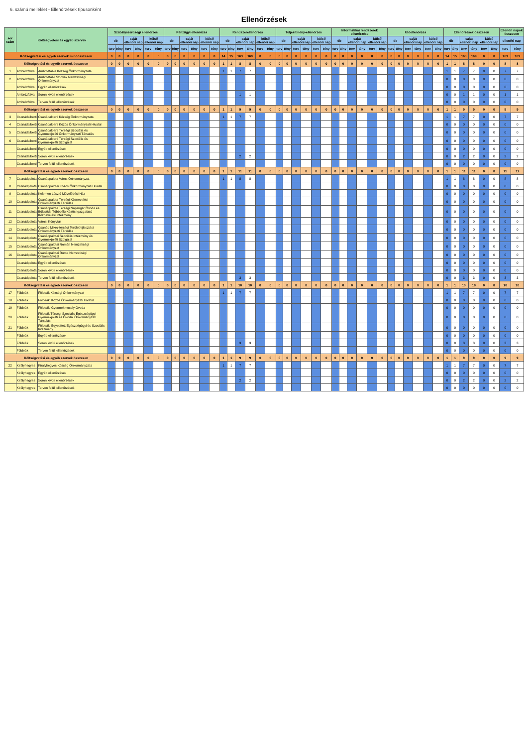6. számú melléklet - Ellenőrzések típusonként
Ellenőrzések
| sor szám | Költségvetési és egyéb szervek | | Szabályszerűségi ellenőrzés | | | | | | Pénzügyi ellenőrzés | | | | | | Rendszerellenőrzés | | | | | | Teljesítmény-ellenőrzés | | | | | | Informatikai rendszerek ellenőrzése | | | | | | Utóellenőrzés | | | | | | Ellenőrzések összesen | | | | | | Ellenőri napok összesen | |
| --- | --- | --- | --- | --- | --- | --- | --- | --- | --- | --- | --- | --- | --- | --- | --- | --- | --- | --- | --- | --- | --- | --- | --- | --- | --- | --- | --- | --- | --- | --- | --- | --- | --- | --- | --- | --- | --- | --- | --- | --- | --- | --- | --- | --- | --- | --- |
| | | | db | | saját ellenőri nap | | külső ellenőri nap | | db | | saját ellenőri nap | | külső ellenőri nap | | db | | saját ellenőri nap | | külső ellenőri nap | | db | | saját ellenőri nap | | külső ellenőri nap | | db | | saját ellenőri nap | | külső ellenőri nap | | db | | saját ellenőri nap | | külső ellenőri nap | | db | | saját ellenőri nap | | külső ellenőri nap | | ellenőri nap | |
| | | | terv | tény | terv | tény | terv | tény | terv | tény | terv | tény | terv | tény | terv | tény | terv | tény | terv | tény | terv | tény | terv | tény | terv | tény | terv | tény | terv | tény | terv | tény | terv | tény | terv | tény | terv | tény | terv | tény | terv | tény | terv | tény | terv | tény |
| Költségvetési és egyéb szervek mindösszesen | | | 0 | 0 | 0 | 0 | 0 | 0 | 0 | 0 | 0 | 0 | 0 | 0 | 14 | 15 | 163 | 169 | 0 | 0 | 0 | 0 | 0 | 0 | 0 | 0 | 0 | 0 | 0 | 0 | 0 | 0 | 0 | 0 | 0 | 0 | 0 | 0 | 14 | 15 | 163 | 169 | 0 | 0 | 163 | 169 |
| Költségvetési és egyéb szervek összesen | | | 0 | 0 | 0 | 0 | 0 | 0 | 0 | 0 | 0 | 0 | 0 | 0 | 1 | 1 | 8 | 8 | 0 | 0 | 0 | 0 | 0 | 0 | 0 | 0 | 0 | 0 | 0 | 0 | 0 | 0 | 0 | 0 | 0 | 0 | 0 | 0 | 1 | 1 | 8 | 8 | 0 | 0 | 8 | 8 |
| 1 | Ambrózfalva | Ambrózfalva Község Önkormányzata | | | | | | | | | | | | | 1 | 1 | 7 | 7 | | | | | | | | | | | | | | | | | | | | | 1 | 1 | 7 | 7 | 0 | 0 | 7 | 7 |
| 2 | Ambrózfalva | Ambrózfalvi Szlovák Nemzetiségi Önkormányzat | | | | | | | | | | | | | | | | | | | | | | | | | | | | | | | | | | | | | 0 | 0 | 0 | 0 | 0 | 0 | 0 | 0 |
| | Ambrózfalva | Egyéb ellenőrzések | | | | | | | | | | | | | | | | | | | | | | | | | | | | | | | | | | | | | 0 | 0 | 0 | 0 | 0 | 0 | 0 | 0 |
| | Ambrózfalva | Soron kívüli ellenőrzések | | | | | | | | | | | | | | | 1 | 1 | | | | | | | | | | | | | | | | | | | | | 0 | 0 | 1 | 1 | 0 | 0 | 1 | 1 |
| | Ambrózfalva | Terven felüli ellenőrzések | | | | | | | | | | | | | | | | | | | | | | | | | | | | | | | | | | | | | 0 | 0 | 0 | 0 | 0 | 0 | 0 | 0 |
| Költségvetési és egyéb szervek összesen | | | 0 | 0 | 0 | 0 | 0 | 0 | 0 | 0 | 0 | 0 | 0 | 0 | 1 | 1 | 9 | 9 | 0 | 0 | 0 | 0 | 0 | 0 | 0 | 0 | 0 | 0 | 0 | 0 | 0 | 0 | 0 | 0 | 0 | 0 | 0 | 0 | 1 | 1 | 9 | 9 | 0 | 0 | 9 | 9 |
| 3 | Csanádalberti | Csanádalberti Község Önkormányzata | | | | | | | | | | | | | 1 | 1 | 7 | 7 | | | | | | | | | | | | | | | | | | | | | 1 | 1 | 7 | 7 | 0 | 0 | 7 | 7 |
| 4 | Csanádalberti | Csanádalberti Közös Önkormányzati Hivatal | | | | | | | | | | | | | | | | | | | | | | | | | | | | | | | | | | | | | 0 | 0 | 0 | 0 | 0 | 0 | 0 | 0 |
| 5 | Csanádalberti | Csanádalberti Térségi Szociális és Gyermekjóléti Önkormányzati Társulás | | | | | | | | | | | | | | | | | | | | | | | | | | | | | | | | | | | | | 0 | 0 | 0 | 0 | 0 | 0 | 0 | 0 |
| 6 | Csanádalberti | Csanádalberti Térségi Szociális és Gyermekjóléti Szolgálat | | | | | | | | | | | | | | | | | | | | | | | | | | | | | | | | | | | | | 0 | 0 | 0 | 0 | 0 | 0 | 0 | 0 |
| | Csanádalberti | Egyéb ellenőrzések | | | | | | | | | | | | | | | | | | | | | | | | | | | | | | | | | | | | | 0 | 0 | 0 | 0 | 0 | 0 | 0 | 0 |
| | Csanádalberti | Soron kívüli ellenőrzések | | | | | | | | | | | | | | | 2 | 2 | | | | | | | | | | | | | | | | | | | | | 0 | 0 | 2 | 2 | 0 | 0 | 2 | 2 |
| | Csanádalberti | Terven felüli ellenőrzések | | | | | | | | | | | | | | | | | | | | | | | | | | | | | | | | | | | | | 0 | 0 | 0 | 0 | 0 | 0 | 0 | 0 |
| Költségvetési és egyéb szervek összesen | | | 0 | 0 | 0 | 0 | 0 | 0 | 0 | 0 | 0 | 0 | 0 | 0 | 1 | 1 | 11 | 11 | 0 | 0 | 0 | 0 | 0 | 0 | 0 | 0 | 0 | 0 | 0 | 0 | 0 | 0 | 0 | 0 | 0 | 0 | 0 | 0 | 1 | 1 | 11 | 11 | 0 | 0 | 11 | 11 |
| 7 | Csanádpalota | Csanádpalota Város Önkormányzat | | | | | | | | | | | | | 1 | 1 | 8 | 8 | | | | | | | | | | | | | | | | | | | | | 1 | 1 | 8 | 8 | 0 | 0 | 8 | 8 |
| 8 | Csanádpalota | Csanádpalotai Közös Önkormányzati Hivatal | | | | | | | | | | | | | | | | | | | | | | | | | | | | | | | | | | | | | 0 | 0 | 0 | 0 | 0 | 0 | 0 | 0 |
| 9 | Csanádpalota | Kelemen László Művelődési Ház | | | | | | | | | | | | | | | | | | | | | | | | | | | | | | | | | | | | | 0 | 0 | 0 | 0 | 0 | 0 | 0 | 0 |
| 10 | Csanádpalota | Csanádpalota Térségi Köznevelési Önkormányzati Társulás | | | | | | | | | | | | | | | | | | | | | | | | | | | | | | | | | | | | | 0 | 0 | 0 | 0 | 0 | 0 | 0 | 0 |
| 11 | Csanádpalota | Csanádpalota Térségi Napsugár Óvoda és Bölcsőde Többcélú Közös Igazgatású Köznevelési Intézmény | | | | | | | | | | | | | | | | | | | | | | | | | | | | | | | | | | | | | 0 | 0 | 0 | 0 | 0 | 0 | 0 | 0 |
| 12 | Csanádpalota | Városi Könyvtár | | | | | | | | | | | | | | | | | | | | | | | | | | | | | | | | | | | | | 0 | 0 | 0 | 0 | 0 | 0 | 0 | 0 |
| 13 | Csanádpalota | Csanád Mikro-térségi Területfejlesztési Önkormányzati Társulás | | | | | | | | | | | | | | | | | | | | | | | | | | | | | | | | | | | | | 0 | 0 | 0 | 0 | 0 | 0 | 0 | 0 |
| 14 | Csanádpalota | Csanádpalotai Szociális Intézmény és Gyermekjóléti Szolgálat | | | | | | | | | | | | | | | | | | | | | | | | | | | | | | | | | | | | | 0 | 0 | 0 | 0 | 0 | 0 | 0 | 0 |
| 15 | Csanádpalota | Csanádpalotai Román Nemzetiségi Önkormányzat | | | | | | | | | | | | | | | | | | | | | | | | | | | | | | | | | | | | | 0 | 0 | 0 | 0 | 0 | 0 | 0 | 0 |
| 16 | Csanádpalota | Csanádpalotai Roma Nemzetiségi Önkormányzat | | | | | | | | | | | | | | | | | | | | | | | | | | | | | | | | | | | | | 0 | 0 | 0 | 0 | 0 | 0 | 0 | 0 |
| | Csanádpalota | Egyéb ellenőrzések | | | | | | | | | | | | | | | | | | | | | | | | | | | | | | | | | | | | | 0 | 0 | 0 | 0 | 0 | 0 | 0 | 0 |
| | Csanádpalota | Soron kívüli ellenőrzések | | | | | | | | | | | | | | | | | | | | | | | | | | | | | | | | | | | | | 0 | 0 | 0 | 0 | 0 | 0 | 0 | 0 |
| | Csanádpalota | Terven felüli ellenőrzések | | | | | | | | | | | | | | | 3 | 3 | | | | | | | | | | | | | | | | | | | | | 0 | 0 | 3 | 3 | 0 | 0 | 3 | 3 |
| Költségvetési és egyéb szervek összesen | | | 0 | 0 | 0 | 0 | 0 | 0 | 0 | 0 | 0 | 0 | 0 | 0 | 1 | 1 | 10 | 10 | 0 | 0 | 0 | 0 | 0 | 0 | 0 | 0 | 0 | 0 | 0 | 0 | 0 | 0 | 0 | 0 | 0 | 0 | 0 | 0 | 1 | 1 | 10 | 10 | 0 | 0 | 10 | 10 |
| 17 | Földeák | Földeák Községi Önkormányzat | | | | | | | | | | | | | 1 | 1 | 7 | 7 | | | | | | | | | | | | | | | | | | | | | 1 | 1 | 7 | 7 | 0 | 0 | 7 | 7 |
| 18 | Földeák | Földeáki Közös Önkormányzati Hivatal | | | | | | | | | | | | | | | | | | | | | | | | | | | | | | | | | | | | | 0 | 0 | 0 | 0 | 0 | 0 | 0 | 0 |
| 19 | Földeák | Földeáki Gyermekmosoly Óvoda | | | | | | | | | | | | | | | | | | | | | | | | | | | | | | | | | | | | | 0 | 0 | 0 | 0 | 0 | 0 | 0 | 0 |
| 20 | Földeák | Földeák Térségi Szociális Egészségügyi Gyermekjóléti és Óvodai Önkormányzati Társulás | | | | | | | | | | | | | | | | | | | | | | | | | | | | | | | | | | | | | 0 | 0 | 0 | 0 | 0 | 0 | 0 | 0 |
| 21 | Földeák | Földeáki Egyesített Egészségügyi és Szociális Intézmény | | | | | | | | | | | | | | | | | | | | | | | | | | | | | | | | | | | | | 0 | 0 | 0 | 0 | 0 | 0 | 0 | 0 |
| | Földeák | Egyéb ellenőrzések | | | | | | | | | | | | | | | | | | | | | | | | | | | | | | | | | | | | | 0 | 0 | 0 | 0 | 0 | 0 | 0 | 0 |
| | Földeák | Soron kívüli ellenőrzések | | | | | | | | | | | | | | | 3 | 3 | | | | | | | | | | | | | | | | | | | | | 0 | 0 | 3 | 3 | 0 | 0 | 3 | 3 |
| | Földeák | Terven felüli ellenőrzések | | | | | | | | | | | | | | | | | | | | | | | | | | | | | | | | | | | | | 0 | 0 | 0 | 0 | 0 | 0 | 0 | 0 |
| Költségvetési és egyéb szervek összesen | | | 0 | 0 | 0 | 0 | 0 | 0 | 0 | 0 | 0 | 0 | 0 | 0 | 1 | 1 | 9 | 9 | 0 | 0 | 0 | 0 | 0 | 0 | 0 | 0 | 0 | 0 | 0 | 0 | 0 | 0 | 0 | 0 | 0 | 0 | 0 | 0 | 1 | 1 | 9 | 9 | 0 | 0 | 9 | 9 |
| 22 | Királyhegyes | Királyhegyes Község Önkormányzata | | | | | | | | | | | | | 1 | 1 | 7 | 7 | | | | | | | | | | | | | | | | | | | | | 1 | 1 | 7 | 7 | 0 | 0 | 7 | 7 |
| | Királyhegyes | Egyéb ellenőrzések | | | | | | | | | | | | | | | | | | | | | | | | | | | | | | | | | | | | | 0 | 0 | 0 | 0 | 0 | 0 | 0 | 0 |
| | Királyhegyes | Soron kívüli ellenőrzések | | | | | | | | | | | | | | | 2 | 2 | | | | | | | | | | | | | | | | | | | | | 0 | 0 | 2 | 2 | 0 | 0 | 2 | 2 |
| | Királyhegyes | Terven felüli ellenőrzések | | | | | | | | | | | | | | | | | | | | | | | | | | | | | | | | | | | | | 0 | 0 | 0 | 0 | 0 | 0 | 0 | 0 |